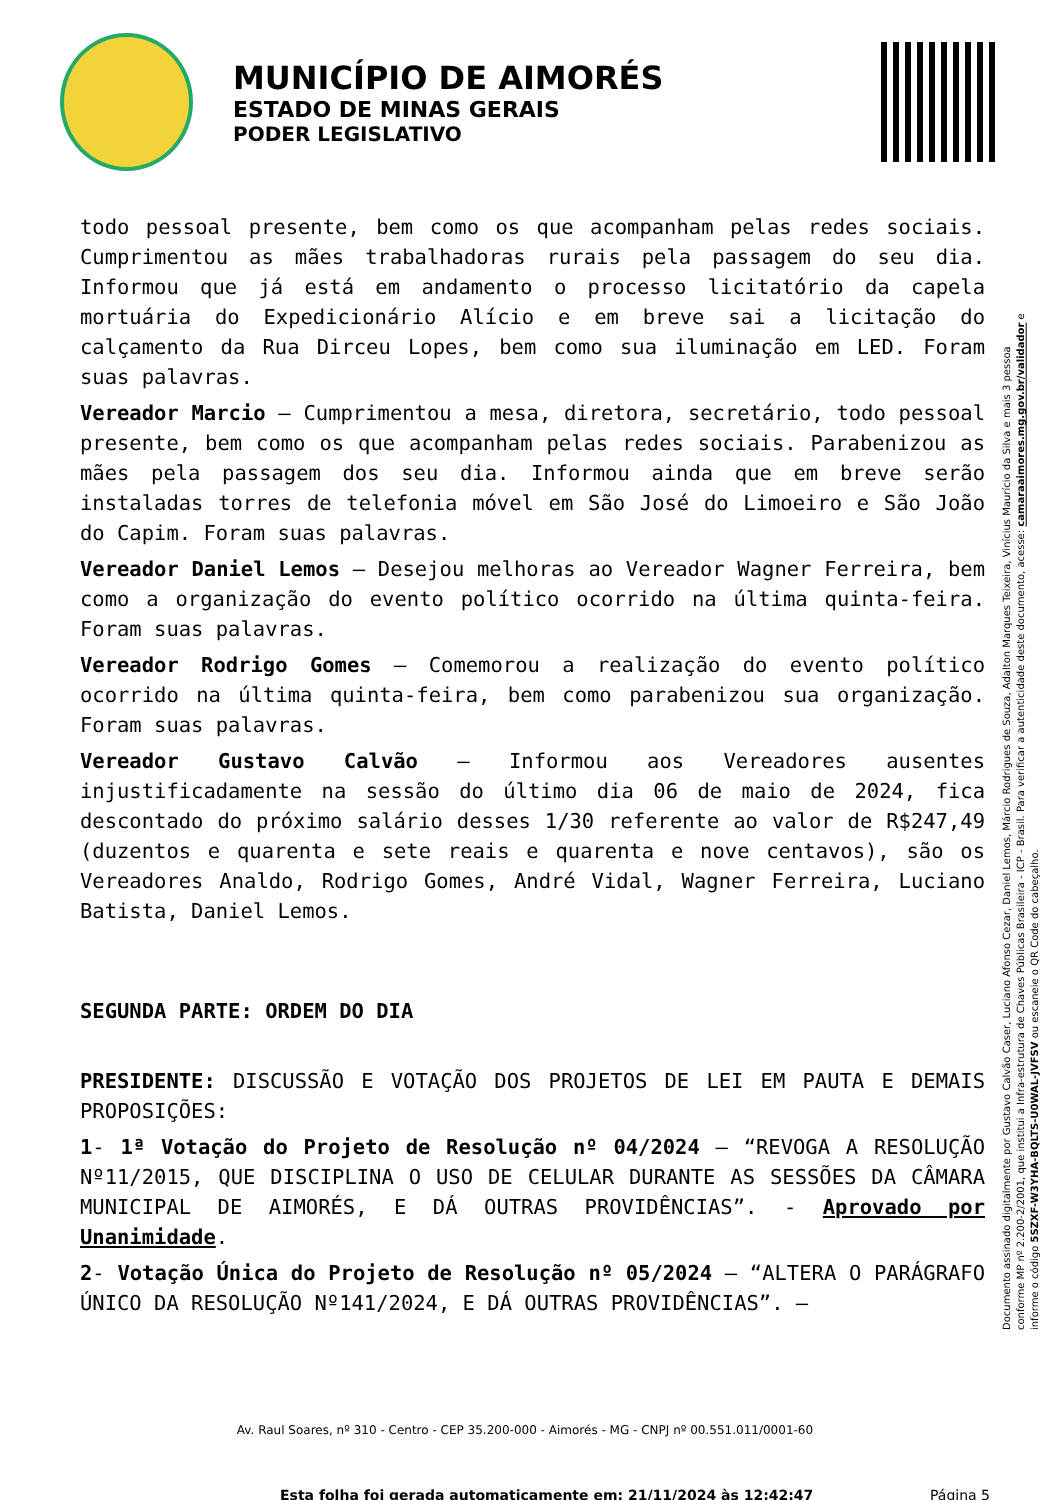MUNICÍPIO DE AIMORÉS
ESTADO DE MINAS GERAIS
PODER LEGISLATIVO
todo pessoal presente, bem como os que acompanham pelas redes sociais. Cumprimentou as mães trabalhadoras rurais pela passagem do seu dia. Informou que já está em andamento o processo licitatório da capela mortuária do Expedicionário Alício e em breve sai a licitação do calçamento da Rua Dirceu Lopes, bem como sua iluminação em LED. Foram suas palavras.
Vereador Marcio – Cumprimentou a mesa, diretora, secretário, todo pessoal presente, bem como os que acompanham pelas redes sociais. Parabenizou as mães pela passagem dos seu dia. Informou ainda que em breve serão instaladas torres de telefonia móvel em São José do Limoeiro e São João do Capim. Foram suas palavras.
Vereador Daniel Lemos – Desejou melhoras ao Vereador Wagner Ferreira, bem como a organização do evento político ocorrido na última quinta-feira. Foram suas palavras.
Vereador Rodrigo Gomes – Comemorou a realização do evento político ocorrido na última quinta-feira, bem como parabenizou sua organização. Foram suas palavras.
Vereador Gustavo Calvão – Informou aos Vereadores ausentes injustificadamente na sessão do último dia 06 de maio de 2024, fica descontado do próximo salário desses 1/30 referente ao valor de R$247,49 (duzentos e quarenta e sete reais e quarenta e nove centavos), são os Vereadores Analdo, Rodrigo Gomes, André Vidal, Wagner Ferreira, Luciano Batista, Daniel Lemos.
SEGUNDA PARTE: ORDEM DO DIA
PRESIDENTE: DISCUSSÃO E VOTAÇÃO DOS PROJETOS DE LEI EM PAUTA E DEMAIS PROPOSIÇÕES:
1- 1ª Votação do Projeto de Resolução nº 04/2024 – “REVOGA A RESOLUÇÃO Nº11/2015, QUE DISCIPLINA O USO DE CELULAR DURANTE AS SESSÕES DA CÂMARA MUNICIPAL DE AIMORÉS, E DÁ OUTRAS PROVIDÊNCIAS”. - Aprovado por Unanimidade.
2- Votação Única do Projeto de Resolução nº 05/2024 – “ALTERA O PARÁGRAFO ÚNICO DA RESOLUÇÃO Nº141/2024, E DÁ OUTRAS PROVIDÊNCIAS”. –
Documento assinado digitalmente por Gustavo Calvão Caser, Luciano Afonso Cezar, Daniel Lemos, Márcio Rodrigues de Souza, Adalton Marques Teixeira, Vinícius Maurício da Silva e mais 3 pessoa conforme MP nº 2.200-2/2001, que institui a Infra-estrutura de Chaves Públicas Brasileira - ICP - Brasil. Para verificar a autenticidade deste documento, acesse: camaraaimores.mg.gov.br/validador e informe o código 5SZXF-W3YHA-BQLTS-U0WAL-JVFSV ou escaneie o QR Code do cabeçalho.
Av. Raul Soares, nº 310 - Centro - CEP 35.200-000 - Aimorés - MG - CNPJ nº 00.551.011/0001-60
Esta folha foi gerada automaticamente em: 21/11/2024 às 12:42:47 Página 5